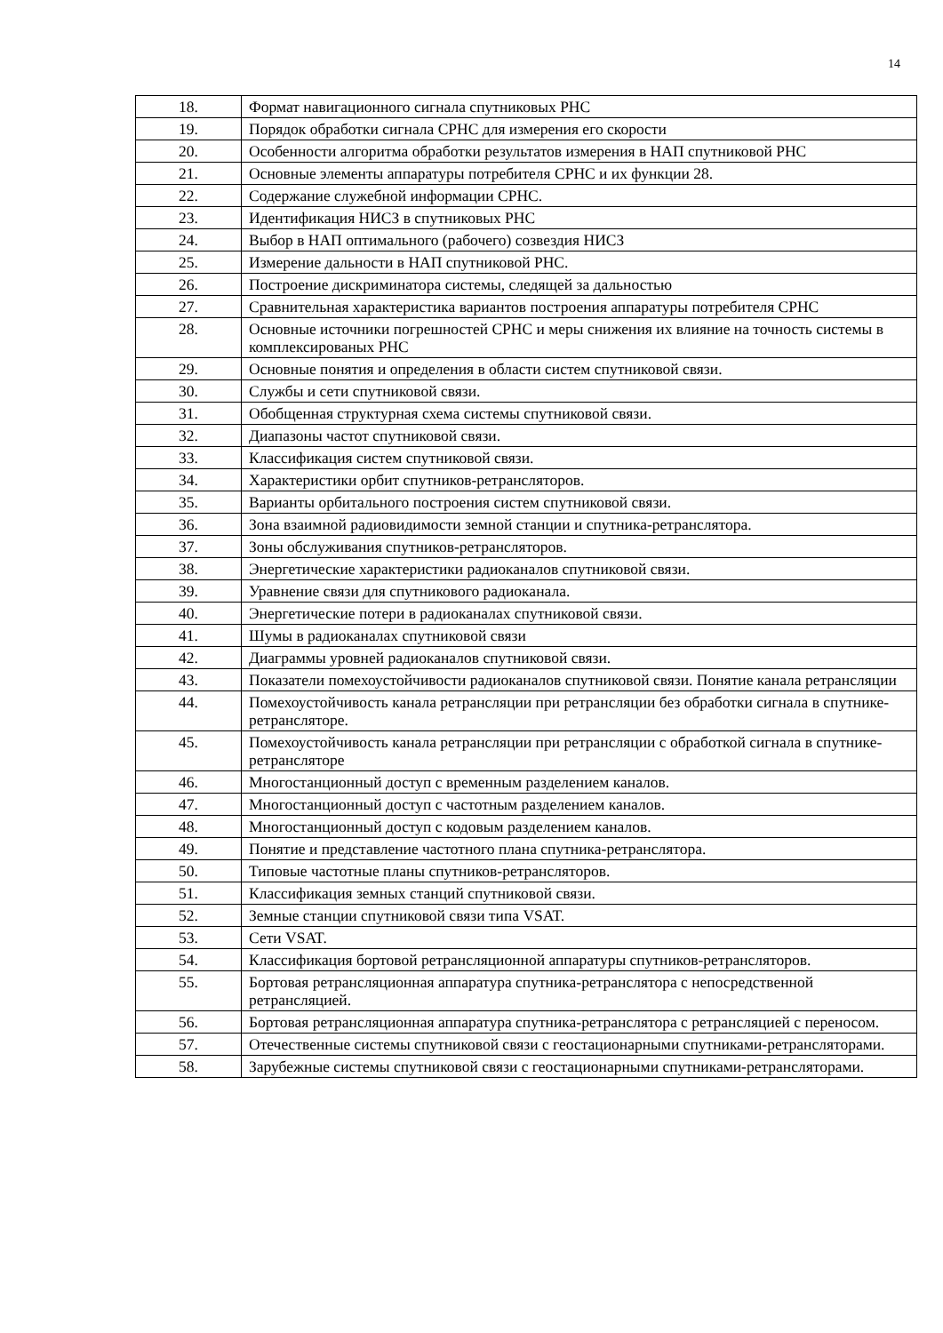14
| 18. | Формат навигационного сигнала спутниковых РНС |
| 19. | Порядок обработки сигнала СРНС для измерения его скорости |
| 20. | Особенности алгоритма обработки результатов измерения в НАП спутниковой РНС |
| 21. | Основные элементы аппаратуры потребителя СРНС и их функции 28. |
| 22. | Содержание служебной информации СРНС. |
| 23. | Идентификация НИСЗ в спутниковых РНС |
| 24. | Выбор в НАП оптимального (рабочего) созвездия НИСЗ |
| 25. | Измерение дальности в НАП спутниковой РНС. |
| 26. | Построение дискриминатора системы, следящей за дальностью |
| 27. | Сравнительная характеристика вариантов построения аппаратуры потребителя СРНС |
| 28. | Основные источники погрешностей СРНС и меры снижения их влияние на точность системы в комплексированых РНС |
| 29. | Основные понятия и определения в области систем спутниковой связи. |
| 30. | Службы и сети спутниковой связи. |
| 31. | Обобщенная структурная схема системы спутниковой связи. |
| 32. | Диапазоны частот спутниковой связи. |
| 33. | Классификация систем спутниковой связи. |
| 34. | Характеристики орбит спутников-ретрансляторов. |
| 35. | Варианты орбитального построения систем спутниковой связи. |
| 36. | Зона взаимной радиовидимости земной станции и спутника-ретранслятора. |
| 37. | Зоны обслуживания спутников-ретрансляторов. |
| 38. | Энергетические характеристики радиоканалов спутниковой связи. |
| 39. | Уравнение связи для спутникового радиоканала. |
| 40. | Энергетические потери в радиоканалах спутниковой связи. |
| 41. | Шумы в радиоканалах спутниковой связи |
| 42. | Диаграммы уровней радиоканалов спутниковой связи. |
| 43. | Показатели помехоустойчивости радиоканалов спутниковой связи. Понятие канала ретрансляции |
| 44. | Помехоустойчивость канала ретрансляции при ретрансляции без обработки сигнала в спутнике-ретрансляторе. |
| 45. | Помехоустойчивость канала ретрансляции при ретрансляции с обработкой сигнала в спутнике-ретрансляторе |
| 46. | Многостанционный доступ с временным разделением каналов. |
| 47. | Многостанционный доступ с частотным разделением каналов. |
| 48. | Многостанционный доступ с кодовым разделением каналов. |
| 49. | Понятие и представление частотного плана спутника-ретранслятора. |
| 50. | Типовые частотные планы спутников-ретрансляторов. |
| 51. | Классификация земных станций спутниковой связи. |
| 52. | Земные станции спутниковой связи типа VSAT. |
| 53. | Сети VSAT. |
| 54. | Классификация бортовой ретрансляционной аппаратуры спутников-ретрансляторов. |
| 55. | Бортовая ретрансляционная аппаратура спутника-ретранслятора с непосредственной ретрансляцией. |
| 56. | Бортовая ретрансляционная аппаратура спутника-ретранслятора с ретрансляцией с переносом. |
| 57. | Отечественные системы спутниковой связи с геостационарными спутниками-ретрансляторами. |
| 58. | Зарубежные системы спутниковой связи с геостационарными спутниками-ретрансляторами. |